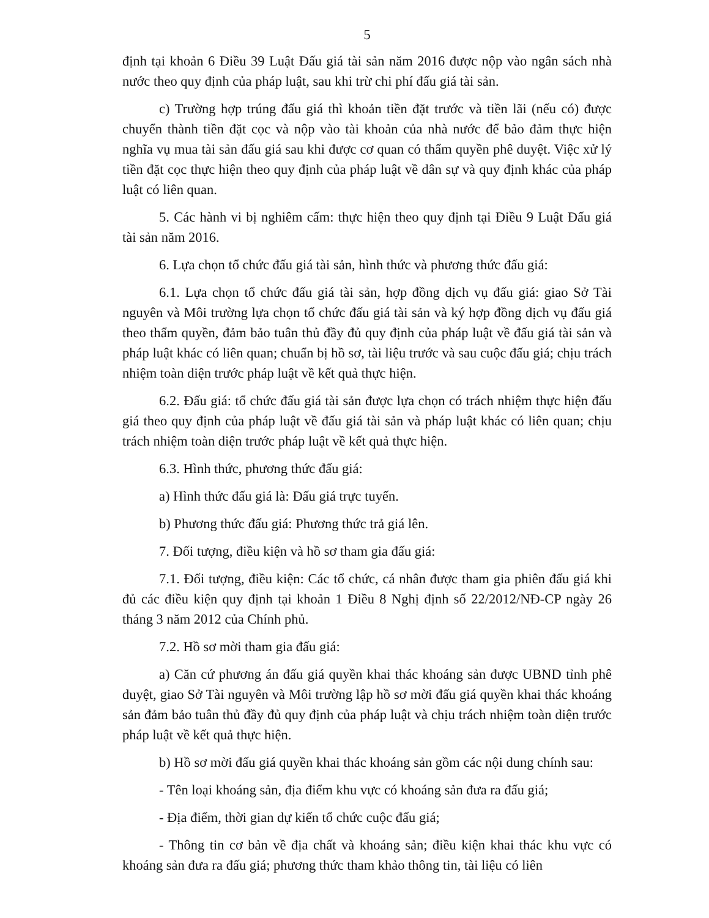5
định tại khoản 6 Điều 39 Luật Đấu giá tài sản năm 2016 được nộp vào ngân sách nhà nước theo quy định của pháp luật, sau khi trừ chi phí đấu giá tài sản.
c) Trường hợp trúng đấu giá thì khoản tiền đặt trước và tiền lãi (nếu có) được chuyển thành tiền đặt cọc và nộp vào tài khoản của nhà nước để bảo đảm thực hiện nghĩa vụ mua tài sản đấu giá sau khi được cơ quan có thẩm quyền phê duyệt. Việc xử lý tiền đặt cọc thực hiện theo quy định của pháp luật về dân sự và quy định khác của pháp luật có liên quan.
5. Các hành vi bị nghiêm cấm: thực hiện theo quy định tại Điều 9 Luật Đấu giá tài sản năm 2016.
6. Lựa chọn tổ chức đấu giá tài sản, hình thức và phương thức đấu giá:
6.1. Lựa chọn tổ chức đấu giá tài sản, hợp đồng dịch vụ đấu giá: giao Sở Tài nguyên và Môi trường lựa chọn tổ chức đấu giá tài sản và ký hợp đồng dịch vụ đấu giá theo thẩm quyền, đảm bảo tuân thủ đầy đủ quy định của pháp luật về đấu giá tài sản và pháp luật khác có liên quan; chuẩn bị hồ sơ, tài liệu trước và sau cuộc đấu giá; chịu trách nhiệm toàn diện trước pháp luật về kết quả thực hiện.
6.2. Đấu giá: tổ chức đấu giá tài sản được lựa chọn có trách nhiệm thực hiện đấu giá theo quy định của pháp luật về đấu giá tài sản và pháp luật khác có liên quan; chịu trách nhiệm toàn diện trước pháp luật về kết quả thực hiện.
6.3. Hình thức, phương thức đấu giá:
a) Hình thức đấu giá là: Đấu giá trực tuyến.
b) Phương thức đấu giá: Phương thức trả giá lên.
7. Đối tượng, điều kiện và hồ sơ tham gia đấu giá:
7.1. Đối tượng, điều kiện: Các tổ chức, cá nhân được tham gia phiên đấu giá khi đủ các điều kiện quy định tại khoản 1 Điều 8 Nghị định số 22/2012/NĐ-CP ngày 26 tháng 3 năm 2012 của Chính phủ.
7.2. Hồ sơ mời tham gia đấu giá:
a) Căn cứ phương án đấu giá quyền khai thác khoáng sản được UBND tỉnh phê duyệt, giao Sở Tài nguyên và Môi trường lập hồ sơ mời đấu giá quyền khai thác khoáng sản đảm bảo tuân thủ đầy đủ quy định của pháp luật và chịu trách nhiệm toàn diện trước pháp luật về kết quả thực hiện.
b) Hồ sơ mời đấu giá quyền khai thác khoáng sản gồm các nội dung chính sau:
- Tên loại khoáng sản, địa điểm khu vực có khoáng sản đưa ra đấu giá;
- Địa điểm, thời gian dự kiến tổ chức cuộc đấu giá;
- Thông tin cơ bản về địa chất và khoáng sản; điều kiện khai thác khu vực có khoáng sản đưa ra đấu giá; phương thức tham khảo thông tin, tài liệu có liên